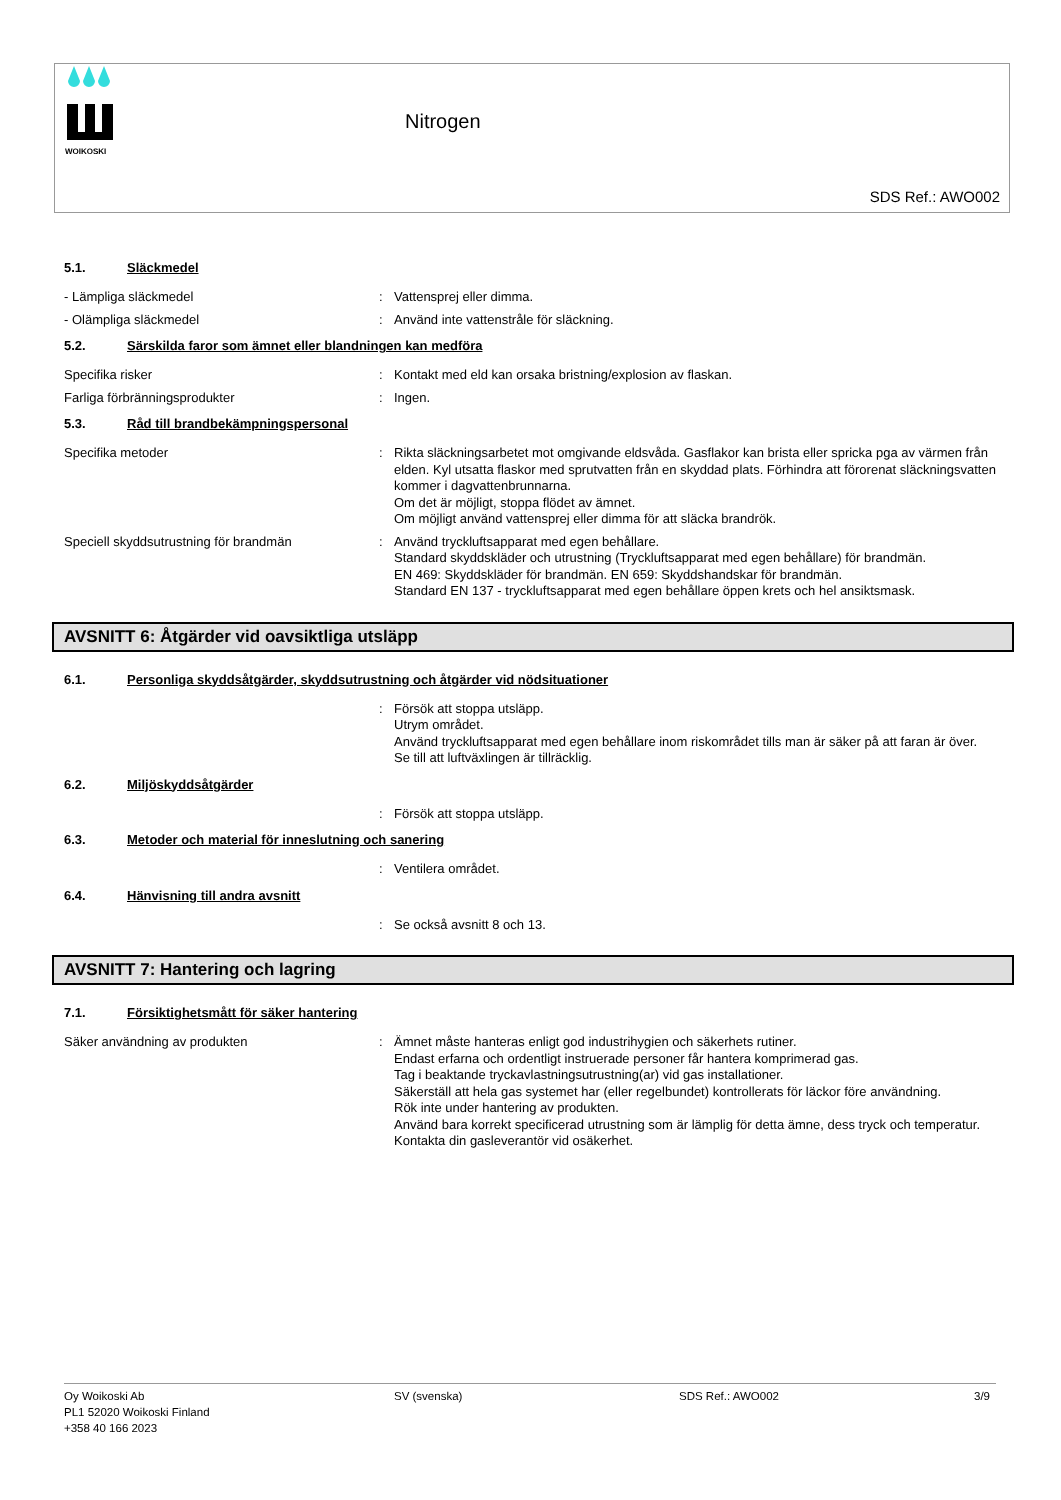WOIKOSKI
Nitrogen
SDS Ref.: AWO002
5.1. Släckmedel
- Lämpliga släckmedel : Vattensprej eller dimma.
- Olämpliga släckmedel : Använd inte vattenstråle för släckning.
5.2. Särskilda faror som ämnet eller blandningen kan medföra
Specifika risker : Kontakt med eld kan orsaka bristning/explosion av flaskan.
Farliga förbränningsprodukter : Ingen.
5.3. Råd till brandbekämpningspersonal
Specifika metoder : Rikta släckningsarbetet mot omgivande eldsvåda. Gasflakor kan brista eller spricka pga av värmen från elden. Kyl utsatta flaskor med sprutvatten från en skyddad plats. Förhindra att förorenat släckningsvatten kommer i dagvattenbrunnarna.
Om det är möjligt, stoppa flödet av ämnet.
Om möjligt använd vattensprej eller dimma för att släcka brandrök.
Speciell skyddsutrustning för brandmän : Använd tryckluftsapparat med egen behållare.
Standard skyddskläder och utrustning (Tryckluftsapparat med egen behållare) för brandmän.
EN 469: Skyddskläder för brandmän. EN 659: Skyddshandskar för brandmän.
Standard EN 137 - tryckluftsapparat med egen behållare öppen krets och hel ansiktsmask.
AVSNITT 6: Åtgärder vid oavsiktliga utsläpp
6.1. Personliga skyddsåtgärder, skyddsutrustning och åtgärder vid nödsituationer
: Försök att stoppa utsläpp.
Utrym området.
Använd tryckluftsapparat med egen behållare inom riskområdet tills man är säker på att faran är över.
Se till att luftväxlingen är tillräcklig.
6.2. Miljöskyddsåtgärder
: Försök att stoppa utsläpp.
6.3. Metoder och material för inneslutning och sanering
: Ventilera området.
6.4. Hänvisning till andra avsnitt
: Se också avsnitt 8 och 13.
AVSNITT 7: Hantering och lagring
7.1. Försiktighetsmått för säker hantering
Säker användning av produkten : Ämnet måste hanteras enligt god industrihygien och säkerhets rutiner.
Endast erfarna och ordentligt instruerade personer får hantera komprimerad gas.
Tag i beaktande tryckavlastningsutrustning(ar) vid gas installationer.
Säkerställ att hela gas systemet har (eller regelbundet) kontrollerats för läckor före användning.
Rök inte under hantering av produkten.
Använd bara korrekt specificerad utrustning som är lämplig för detta ämne, dess tryck och temperatur. Kontakta din gasleverantör vid osäkerhet.
Oy Woikoski Ab
PL1 52020 Woikoski Finland
+358 40 166 2023
SV (svenska) SDS Ref.: AWO002 3/9